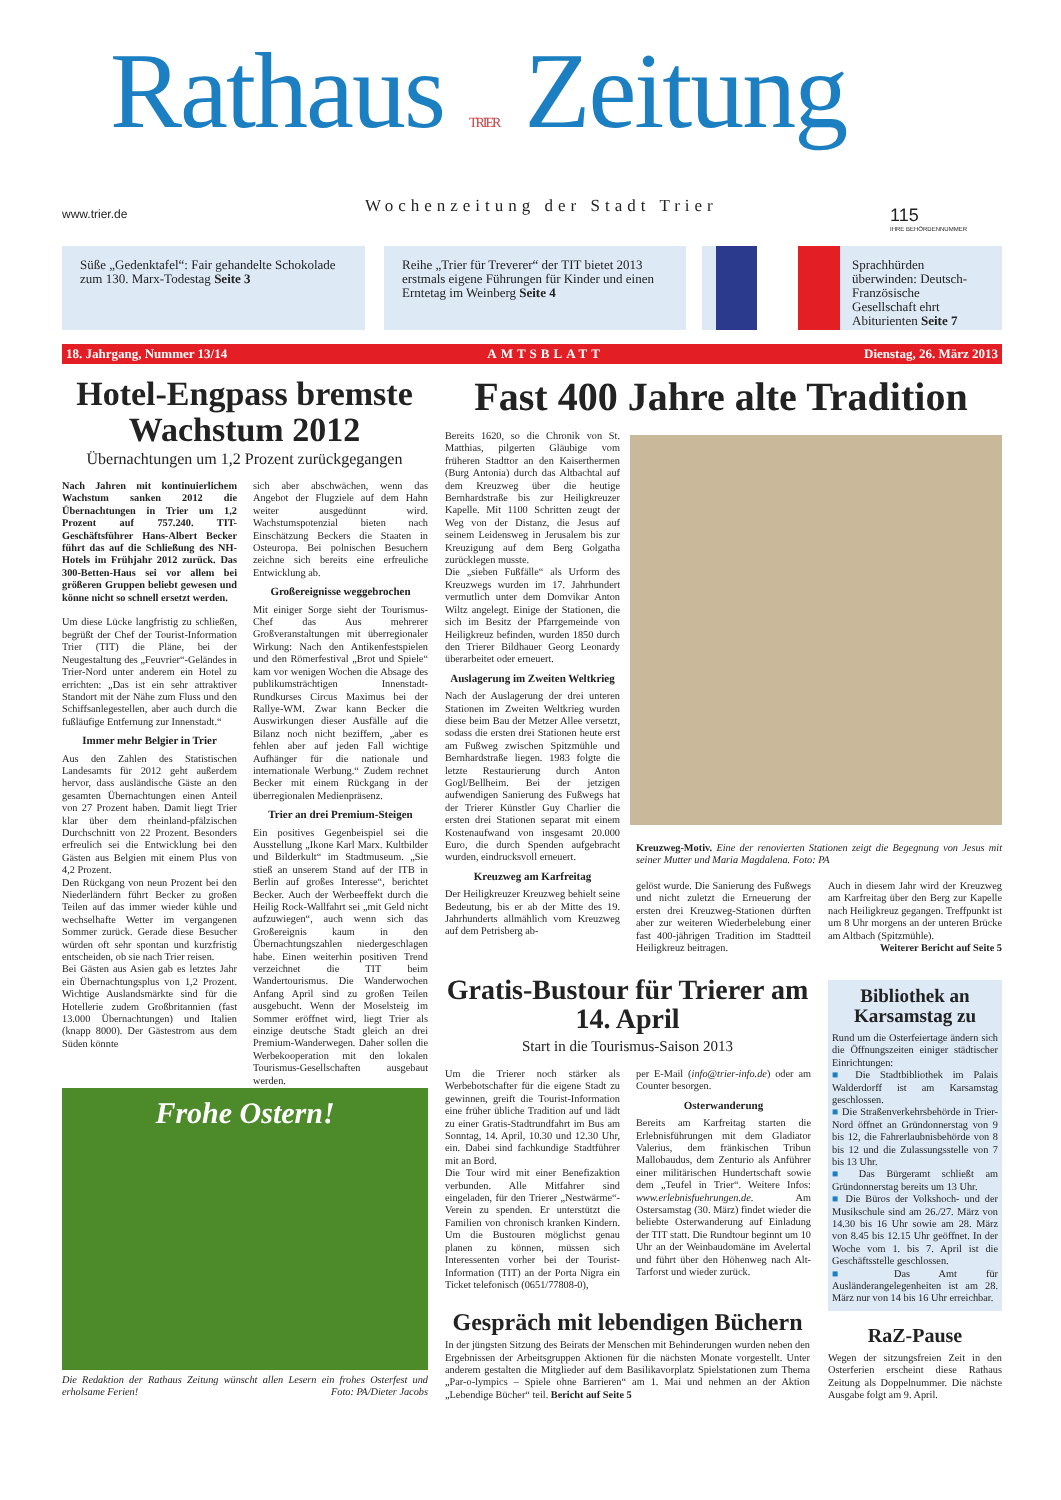Rathaus TRIER Zeitung
www.trier.de Wochenzeitung der Stadt Trier 115
IHRE BEHÖRDENNUMMER
Süße „Gedenktafel“: Fair gehandelte Schokolade zum 130. Marx-Todestag Seite 3
Reihe „Trier für Treverer“ der TIT bietet 2013 erstmals eigene Führungen für Kinder und einen Erntetag im Weinberg Seite 4
Sprachhürden überwinden: Deutsch-Französische Gesellschaft ehrt Abiturienten Seite 7
18. Jahrgang, Nummer 13/14 AMTSBLATT Dienstag, 26. März 2013
Hotel-Engpass bremste Wachstum 2012
Übernachtungen um 1,2 Prozent zurückgegangen
Nach Jahren mit kontinuierlichem Wachstum sanken 2012 die Übernachtungen in Trier um 1,2 Prozent auf 757.240. TIT-Geschäftsführer Hans-Albert Becker führt das auf die Schließung des NH-Hotels im Frühjahr 2012 zurück. Das 300-Betten-Haus sei vor allem bei größeren Gruppen beliebt gewesen und könne nicht so schnell ersetzt werden.
Um diese Lücke langfristig zu schließen, begrüßt der Chef der Tourist-Information Trier (TIT) die Pläne, bei der Neugestaltung des „Feuvrier“-Geländes in Trier-Nord unter anderem ein Hotel zu errichten: „Das ist ein sehr attraktiver Standort mit der Nähe zum Fluss und den Schiffsanlegestellen, aber auch durch die fußläufige Entfernung zur Innenstadt.“
Immer mehr Belgier in Trier
Aus den Zahlen des Statistischen Landesamts für 2012 geht außerdem hervor, dass ausländische Gäste an den gesamten Übernachtungen einen Anteil von 27 Prozent haben. Damit liegt Trier klar über dem rheinland-pfälzischen Durchschnitt von 22 Prozent. Besonders erfreulich sei die Entwicklung bei den Gästen aus Belgien mit einem Plus von 4,2 Prozent.
Den Rückgang von neun Prozent bei den Niederländern führt Becker zu großen Teilen auf das immer wieder kühle und wechselhafte Wetter im vergangenen Sommer zurück. Gerade diese Besucher würden oft sehr spontan und kurzfristig entscheiden, ob sie nach Trier reisen.
Bei Gästen aus Asien gab es letztes Jahr ein Übernachtungsplus von 1,2 Prozent. Wichtige Auslandsmärkte sind für die Hotellerie zudem Großbritannien (fast 13.000 Übernachtungen) und Italien (knapp 8000). Der Gästestrom aus dem Süden könnte
sich aber abschwächen, wenn das Angebot der Flugziele auf dem Hahn weiter ausgedünnt wird. Wachstumspotenzial bieten nach Einschätzung Beckers die Staaten in Osteuropa. Bei polnischen Besuchern zeichne sich bereits eine erfreuliche Entwicklung ab.
Großereignisse weggebrochen
Mit einiger Sorge sieht der Tourismus-Chef das Aus mehrerer Großveranstaltungen mit überregionaler Wirkung: Nach den Antikenfestspielen und den Römerfestival „Brot und Spiele“ kam vor wenigen Wochen die Absage des publikumsträchtigen Innenstadt-Rundkurses Circus Maximus bei der Rallye-WM. Zwar kann Becker die Auswirkungen dieser Ausfälle auf die Bilanz noch nicht beziffern, „aber es fehlen aber auf jeden Fall wichtige Aufhänger für die nationale und internationale Werbung.“ Zudem rechnet Becker mit einem Rückgang in der überregionalen Medienpräsenz.
Trier an drei Premium-Steigen
Ein positives Gegenbeispiel sei die Ausstellung „Ikone Karl Marx. Kultbilder und Bilderkult“ im Stadtmuseum. „Sie stieß an unserem Stand auf der ITB in Berlin auf großes Interesse“, berichtet Becker. Auch der Werbeeffekt durch die Heilig Rock-Wallfahrt sei „mit Geld nicht aufzuwiegen“, auch wenn sich das Großereignis kaum in den Übernachtungszahlen niedergeschlagen habe. Einen weiterhin positiven Trend verzeichnet die TIT beim Wandertourismus. Die Wanderwochen Anfang April sind zu großen Teilen ausgebucht. Wenn der Moselsteig im Sommer eröffnet wird, liegt Trier als einzige deutsche Stadt gleich an drei Premium-Wanderwegen. Daher sollen die Werbekooperation mit den lokalen Tourismus-Gesellschaften ausgebaut werden.
Fast 400 Jahre alte Tradition
Bereits 1620, so die Chronik von St. Matthias, pilgerten Gläubige vom früheren Stadttor an den Kaiserthermen (Burg Antonia) durch das Altbachtal auf dem Kreuzweg über die heutige Bernhardstraße bis zur Heiligkreuzer Kapelle. Mit 1100 Schritten zeugt der Weg von der Distanz, die Jesus auf seinem Leidensweg in Jerusalem bis zur Kreuzigung auf dem Berg Golgatha zurücklegen musste.
Die „sieben Fußfälle“ als Urform des Kreuzwegs wurden im 17. Jahrhundert vermutlich unter dem Domvikar Anton Wiltz angelegt. Einige der Stationen, die sich im Besitz der Pfarrgemeinde von Heiligkreuz befinden, wurden 1850 durch den Trierer Bildhauer Georg Leonardy überarbeitet oder erneuert.
Auslagerung im Zweiten Weltkrieg
Nach der Auslagerung der drei unteren Stationen im Zweiten Weltkrieg wurden diese beim Bau der Metzer Allee versetzt, sodass die ersten drei Stationen heute erst am Fußweg zwischen Spitzmühle und Bernhardstraße liegen. 1983 folgte die letzte Restaurierung durch Anton Gogl/Bellheim. Bei der jetzigen aufwendigen Sanierung des Fußwegs hat der Trierer Künstler Guy Charlier die ersten drei Stationen separat mit einem Kostenaufwand von insgesamt 20.000 Euro, die durch Spenden aufgebracht wurden, eindrucksvoll erneuert.
Kreuzweg am Karfreitag
Der Heiligkreuzer Kreuzweg behielt seine Bedeutung, bis er ab der Mitte des 19. Jahrhunderts allmählich vom Kreuzweg auf dem Petrisberg ab-
Kreuzweg-Motiv. Eine der renovierten Stationen zeigt die Begegnung von Jesus mit seiner Mutter und Maria Magdalena. Foto: PA
gelöst wurde. Die Sanierung des Fußwegs und nicht zuletzt die Erneuerung der ersten drei Kreuzweg-Stationen dürften aber zur weiteren Wiederbelebung einer fast 400-jährigen Tradition im Stadtteil Heiligkreuz beitragen.
Auch in diesem Jahr wird der Kreuzweg am Karfreitag über den Berg zur Kapelle nach Heiligkreuz gegangen. Treffpunkt ist um 8 Uhr morgens an der unteren Brücke am Altbach (Spitzmühle).
Weiterer Bericht auf Seite 5
Gratis-Bustour für Trierer am 14. April
Start in die Tourismus-Saison 2013
Um die Trierer noch stärker als Werbebotschafter für die eigene Stadt zu gewinnen, greift die Tourist-Information eine früher übliche Tradition auf und lädt zu einer Gratis-Stadtrundfahrt im Bus am Sonntag, 14. April, 10.30 und 12.30 Uhr, ein. Dabei sind fachkundige Stadtführer mit an Bord.
Die Tour wird mit einer Benefizaktion verbunden. Alle Mitfahrer sind eingeladen, für den Trierer „Nestwärme“-Verein zu spenden. Er unterstützt die Familien von chronisch kranken Kindern. Um die Bustouren möglichst genau planen zu können, müssen sich Interessenten vorher bei der Tourist-Information (TIT) an der Porta Nigra ein Ticket telefonisch (0651/77808-0),
per E-Mail (info@trier-info.de) oder am Counter besorgen.
Osterwanderung
Bereits am Karfreitag starten die Erlebnisführungen mit dem Gladiator Valerius, dem fränkischen Tribun Mallobaudus, dem Zenturio als Anführer einer militärischen Hundertschaft sowie dem „Teufel in Trier“. Weitere Infos: www.erlebnisfuehrungen.de. Am Ostersamstag (30. März) findet wieder die beliebte Osterwanderung auf Einladung der TIT statt. Die Rundtour beginnt um 10 Uhr an der Weinbaudomäne im Avelertal und führt über den Höhenweg nach Alt-Tarforst und wieder zurück.
Bibliothek an Karsamstag zu
Rund um die Osterfeiertage ändern sich die Öffnungszeiten einiger städtischer Einrichtungen:
■ Die Stadtbibliothek im Palais Walderdorff ist am Karsamstag geschlossen.
■ Die Straßenverkehrsbehörde in Trier-Nord öffnet an Gründonnerstag von 9 bis 12, die Fahrerlaubnisbehörde von 8 bis 12 und die Zulassungsstelle von 7 bis 13 Uhr.
■ Das Bürgeramt schließt am Gründonnerstag bereits um 13 Uhr.
■ Die Büros der Volkshoch- und der Musikschule sind am 26./27. März von 14.30 bis 16 Uhr sowie am 28. März von 8.45 bis 12.15 Uhr geöffnet. In der Woche vom 1. bis 7. April ist die Geschäftsstelle geschlossen.
■ Das Amt für Ausländerangelegenheiten ist am 28. März nur von 14 bis 16 Uhr erreichbar.
Frohe Ostern!
Die Redaktion der Rathaus Zeitung wünscht allen Lesern ein frohes Osterfest und erholsame Ferien! Foto: PA/Dieter Jacobs
Gespräch mit lebendigen Büchern
In der jüngsten Sitzung des Beirats der Menschen mit Behinderungen wurden neben den Ergebnissen der Arbeitsgruppen Aktionen für die nächsten Monate vorgestellt. Unter anderem gestalten die Mitglieder auf dem Basilikavorplatz Spielstationen zum Thema „Par-o-lympics – Spiele ohne Barrieren“ am 1. Mai und nehmen an der Aktion „Lebendige Bücher“ teil. Bericht auf Seite 5
RaZ-Pause
Wegen der sitzungsfreien Zeit in den Osterferien erscheint diese Rathaus Zeitung als Doppelnummer. Die nächste Ausgabe folgt am 9. April.